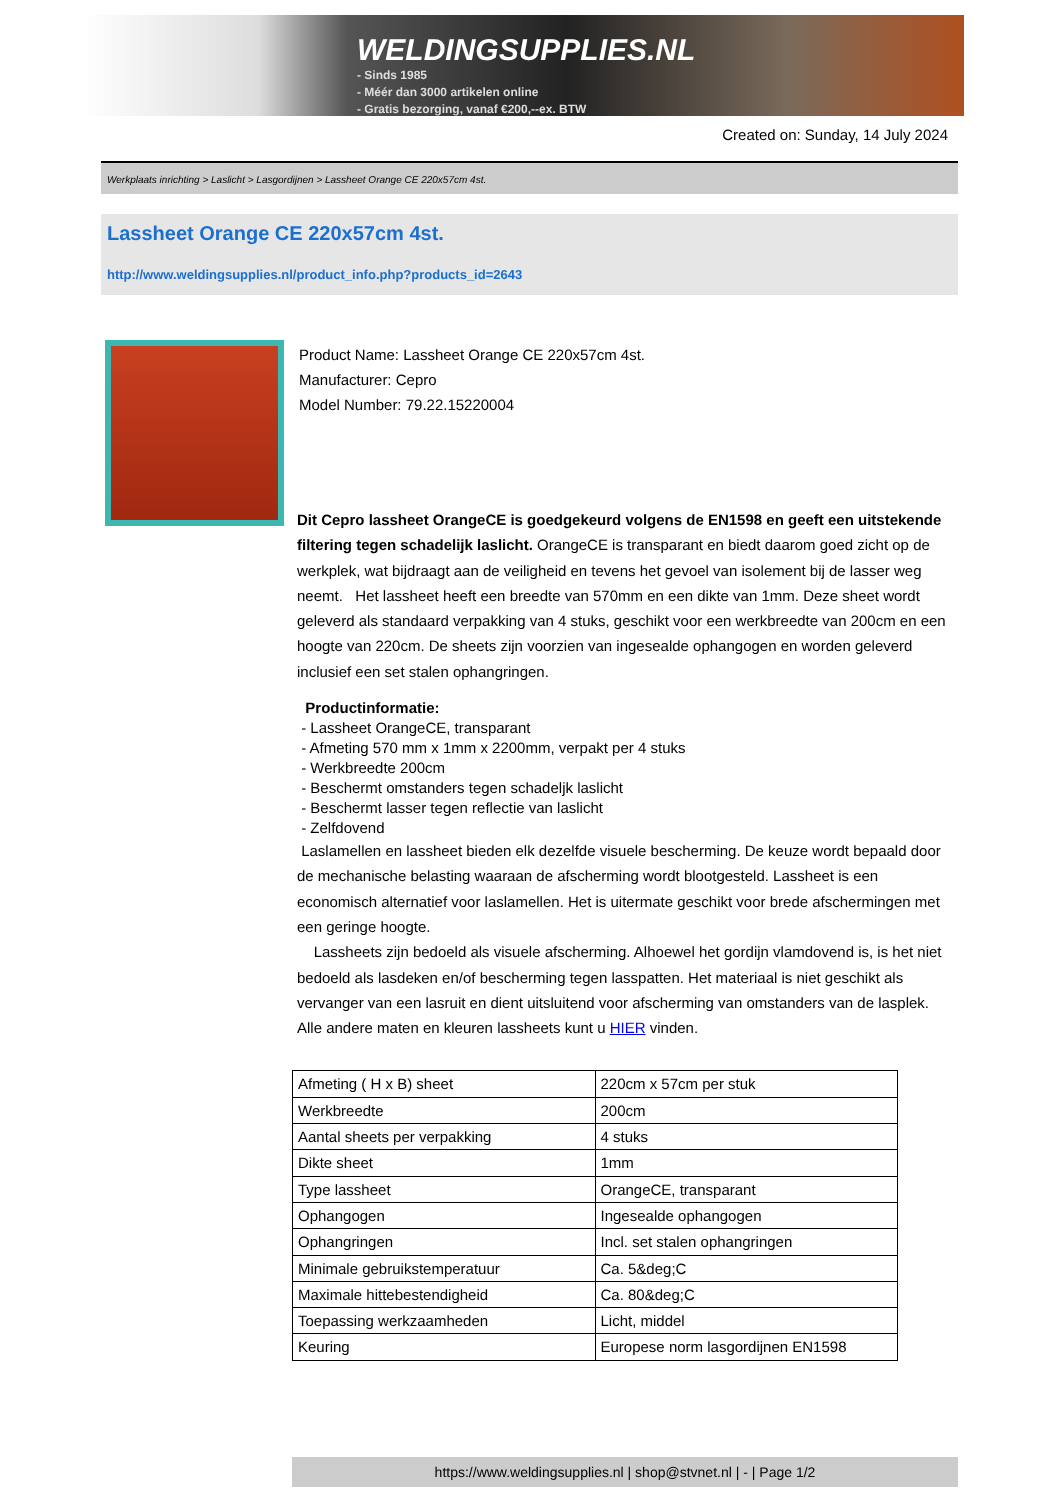WELDINGSUPPLIES.NL
- Sinds 1985
- Méér dan 3000 artikelen online
- Gratis bezorging, vanaf €200,--ex. BTW
Created on: Sunday, 14 July 2024
Werkplaats inrichting > Laslicht > Lasgordijnen > Lassheet Orange CE 220x57cm 4st.
Lassheet Orange CE 220x57cm 4st.
http://www.weldingsupplies.nl/product_info.php?products_id=2643
Product Name: Lassheet Orange CE 220x57cm 4st.
Manufacturer: Cepro
Model Number: 79.22.15220004
Dit Cepro lassheet OrangeCE is goedgekeurd volgens de EN1598 en geeft een uitstekende filtering tegen schadelijk laslicht. OrangeCE is transparant en biedt daarom goed zicht op de werkplek, wat bijdraagt aan de veiligheid en tevens het gevoel van isolement bij de lasser weg neemt. Het lassheet heeft een breedte van 570mm en een dikte van 1mm. Deze sheet wordt geleverd als standaard verpakking van 4 stuks, geschikt voor een werkbreedte van 200cm en een hoogte van 220cm. De sheets zijn voorzien van ingesealde ophangogen en worden geleverd inclusief een set stalen ophangringen.
Productinformatie:
- Lassheet OrangeCE, transparant
- Afmeting 570 mm x 1mm x 2200mm, verpakt per 4 stuks
- Werkbreedte 200cm
- Beschermt omstanders tegen schadeljk laslicht
- Beschermt lasser tegen reflectie van laslicht
- Zelfdovend
Laslamellen en lassheet bieden elk dezelfde visuele bescherming. De keuze wordt bepaald door de mechanische belasting waaraan de afscherming wordt blootgesteld. Lassheet is een economisch alternatief voor laslamellen. Het is uitermate geschikt voor brede afschermingen met een geringe hoogte.
Lassheets zijn bedoeld als visuele afscherming. Alhoewel het gordijn vlamdovend is, is het niet bedoeld als lasdeken en/of bescherming tegen lasspatten. Het materiaal is niet geschikt als vervanger van een lasruit en dient uitsluitend voor afscherming van omstanders van de lasplek.
Alle andere maten en kleuren lassheets kunt u HIER vinden.
| Afmeting ( H x B) sheet | 220cm x 57cm per stuk |
| Werkbreedte | 200cm |
| Aantal sheets per verpakking | 4 stuks |
| Dikte sheet | 1mm |
| Type lassheet | OrangeCE, transparant |
| Ophangogen | Ingesealde ophangogen |
| Ophangringen | Incl. set stalen ophangringen |
| Minimale gebruikstemperatuur | Ca. 5&deg;C |
| Maximale hittebestendigheid | Ca. 80&deg;C |
| Toepassing werkzaamheden | Licht, middel |
| Keuring | Europese norm lasgordijnen EN1598 |
https://www.weldingsupplies.nl | shop@stvnet.nl | - | Page 1/2